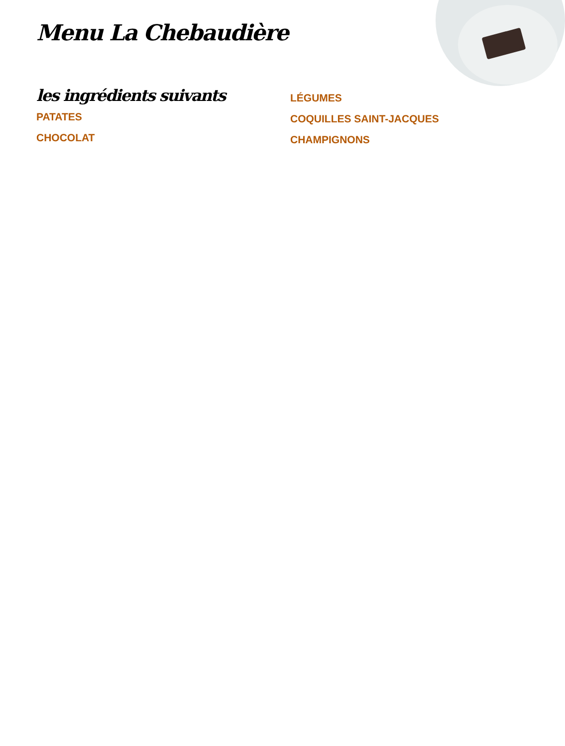Menu La Chebaudière
les ingrédients suivants
PATATES
CHOCOLAT
LÉGUMES
COQUILLES SAINT-JACQUES
CHAMPIGNONS